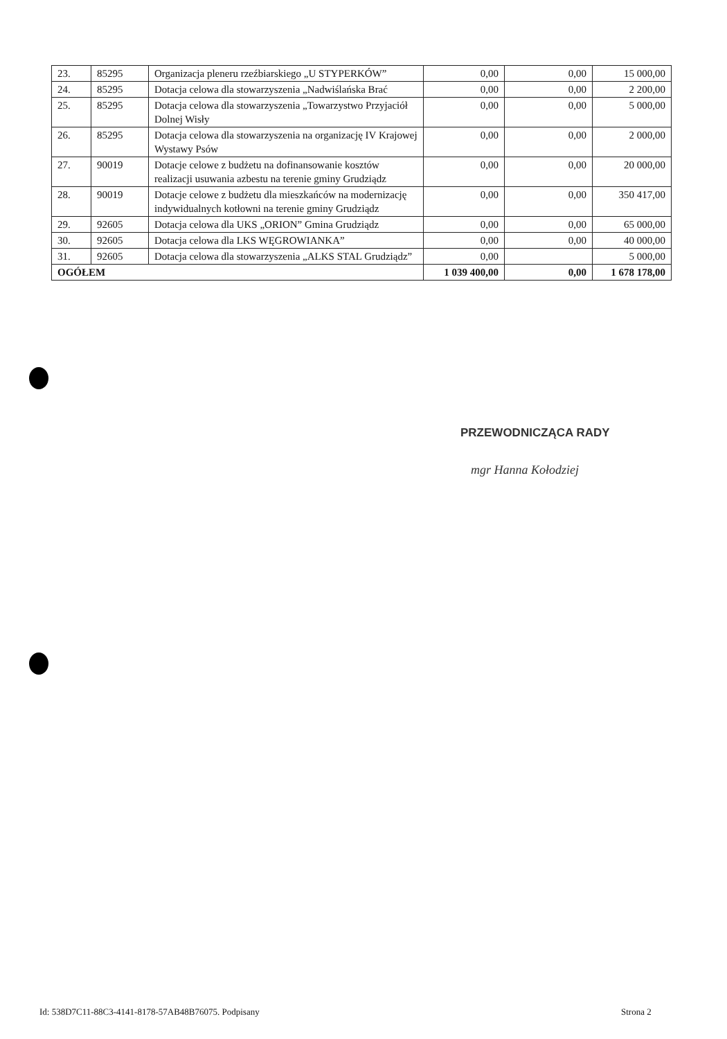| 23. | 85295 | Organizacja pleneru rzeźbiarskiego „U STYPERKÓW” | 0,00 | 0,00 | 15 000,00 |
| 24. | 85295 | Dotacja celowa dla stowarzyszenia „Nadwiślańska Brać | 0,00 | 0,00 | 2 200,00 |
| 25. | 85295 | Dotacja celowa dla stowarzyszenia „Towarzystwo Przyjaciół Dolnej Wisły | 0,00 | 0,00 | 5 000,00 |
| 26. | 85295 | Dotacja celowa dla stowarzyszenia na organizację IV Krajowej Wystawy Psów | 0,00 | 0,00 | 2 000,00 |
| 27. | 90019 | Dotacje celowe z budżetu na dofinansowanie kosztów realizacji usuwania azbestu na terenie gminy Grudziądz | 0,00 | 0,00 | 20 000,00 |
| 28. | 90019 | Dotacje celowe z budżetu dla mieszkańców na modernizację indywidualnych kotłowni na terenie gminy Grudziądz | 0,00 | 0,00 | 350 417,00 |
| 29. | 92605 | Dotacja celowa dla UKS „ORION” Gmina Grudziądz | 0,00 | 0,00 | 65 000,00 |
| 30. | 92605 | Dotacja celowa dla LKS WĘGROWIANKA” | 0,00 | 0,00 | 40 000,00 |
| 31. | 92605 | Dotacja celowa dla stowarzyszenia „ALKS STAL Grudziądz” | 0,00 | | 5 000,00 |
| OGÓŁEM | | | 1 039 400,00 | 0,00 | 1 678 178,00 |
PRZEWODNICZĄCA RADY
mgr Hanna Kołodziej
Id: 538D7C11-88C3-4141-8178-57AB48B76075. Podpisany
Strona 2